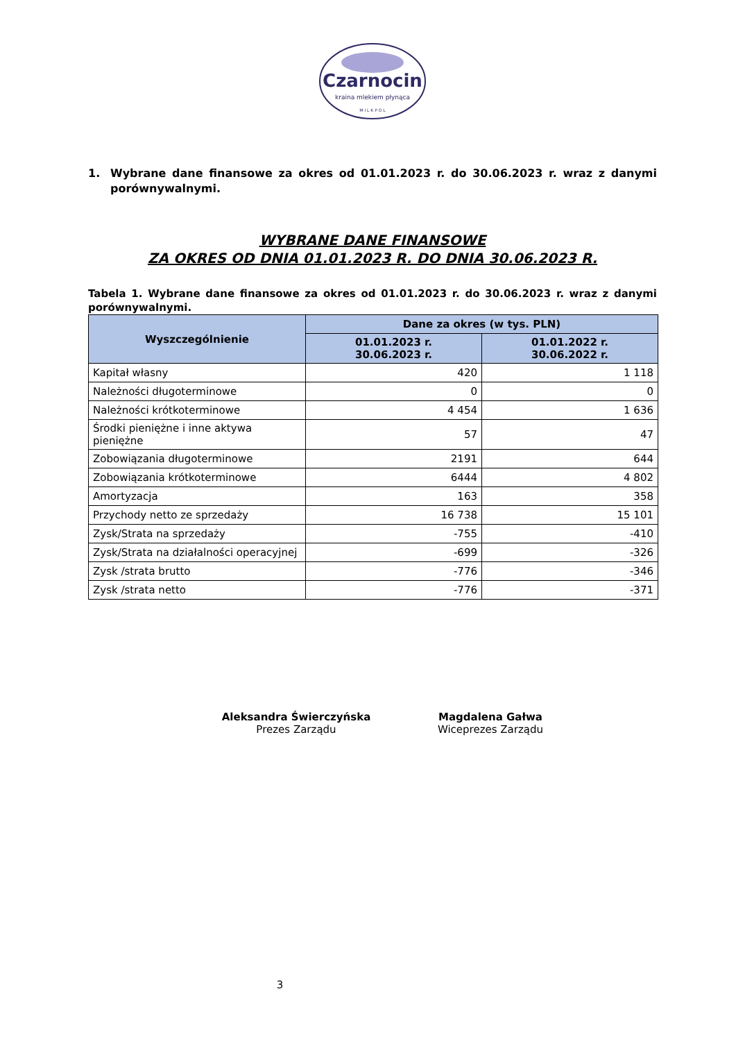Czarnocin
kraina mlekiem płynąca
M I L K P O L
1. Wybrane dane finansowe za okres od 01.01.2023 r. do 30.06.2023 r. wraz z danymi porównywalnymi.
WYBRANE DANE FINANSOWE
ZA OKRES OD DNIA 01.01.2023 R. DO DNIA 30.06.2023 R.
Tabela 1. Wybrane dane finansowe za okres od 01.01.2023 r. do 30.06.2023 r. wraz z danymi porównywalnymi.
| Wyszczególnienie | Dane za okres (w tys. PLN) | |
| --- | --- | --- |
| | 01.01.2023 r. 30.06.2023 r. | 01.01.2022 r. 30.06.2022 r. |
| Kapitał własny | 420 | 1 118 |
| Należności długoterminowe | 0 | 0 |
| Należności krótkoterminowe | 4 454 | 1 636 |
| Środki pieniężne i inne aktywa pieniężne | 57 | 47 |
| Zobowiązania długoterminowe | 2191 | 644 |
| Zobowiązania krótkoterminowe | 6444 | 4 802 |
| Amortyzacja | 163 | 358 |
| Przychody netto ze sprzedaży | 16 738 | 15 101 |
| Zysk/Strata na sprzedaży | -755 | -410 |
| Zysk/Strata na działalności operacyjnej | -699 | -326 |
| Zysk /strata brutto | -776 | -346 |
| Zysk /strata netto | -776 | -371 |
Aleksandra Świerczyńska
Prezes Zarządu
Magdalena Gałwa
Wiceprezes Zarządu
3